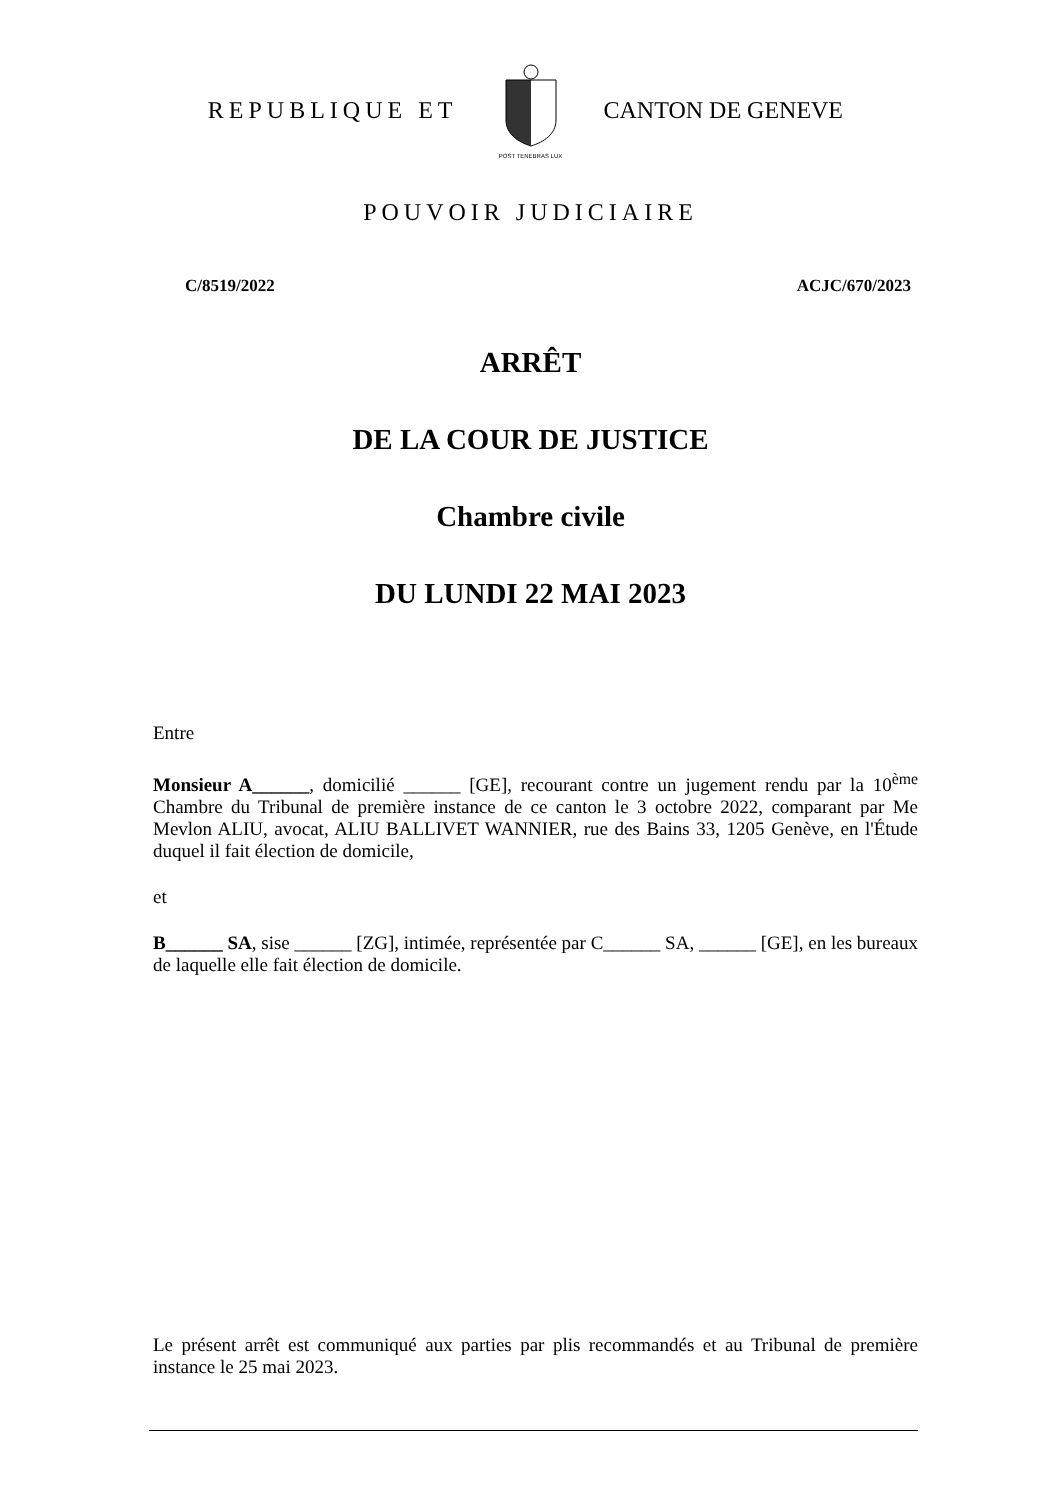REPUBLIQUE ET
POST TENEBRAS LUX
CANTON DE GENEVE
POUVOIR JUDICIAIRE
C/8519/2022 ACJC/670/2023
ARRÊT
DE LA COUR DE JUSTICE
Chambre civile
DU LUNDI 22 MAI 2023
Entre
Monsieur A______, domicilié ______ [GE], recourant contre un jugement rendu par la 10<sup>ème</sup> Chambre du Tribunal de première instance de ce canton le 3 octobre 2022, comparant par Me Mevlon ALIU, avocat, ALIU BALLIVET WANNIER, rue des Bains 33, 1205 Genève, en l'Étude duquel il fait élection de domicile,
et
B______ SA, sise ______ [ZG], intimée, représentée par C______ SA, ______ [GE], en les bureaux de laquelle elle fait élection de domicile.
Le présent arrêt est communiqué aux parties par plis recommandés et au Tribunal de première instance le 25 mai 2023.